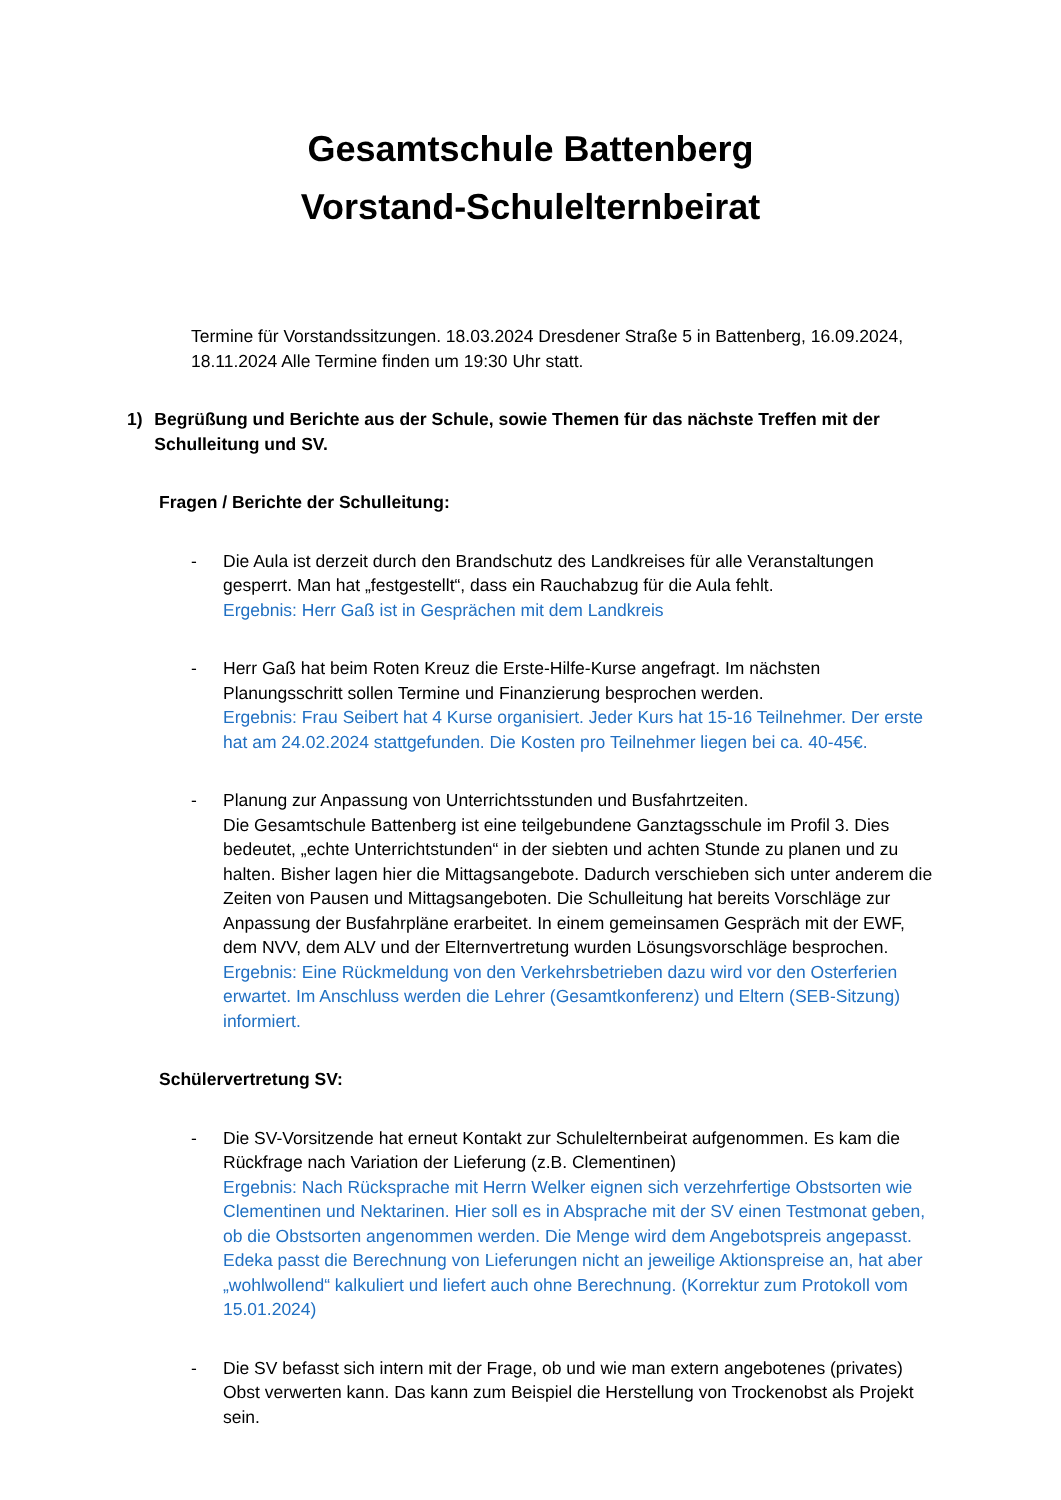Gesamtschule Battenberg
Vorstand-Schulelternbeirat
Termine für Vorstandssitzungen. 18.03.2024 Dresdener Straße 5 in Battenberg, 16.09.2024, 18.11.2024 Alle Termine finden um 19:30 Uhr statt.
1) Begrüßung und Berichte aus der Schule, sowie Themen für das nächste Treffen mit der Schulleitung und SV.
Fragen / Berichte der Schulleitung:
- Die Aula ist derzeit durch den Brandschutz des Landkreises für alle Veranstaltungen gesperrt. Man hat „festgestellt“, dass ein Rauchabzug für die Aula fehlt.
Ergebnis: Herr Gaß ist in Gesprächen mit dem Landkreis
- Herr Gaß hat beim Roten Kreuz die Erste-Hilfe-Kurse angefragt. Im nächsten Planungsschritt sollen Termine und Finanzierung besprochen werden.
Ergebnis: Frau Seibert hat 4 Kurse organisiert. Jeder Kurs hat 15-16 Teilnehmer. Der erste hat am 24.02.2024 stattgefunden. Die Kosten pro Teilnehmer liegen bei ca. 40-45€.
- Planung zur Anpassung von Unterrichtsstunden und Busfahrtzeiten.
Die Gesamtschule Battenberg ist eine teilgebundene Ganztagsschule im Profil 3. Dies bedeutet, „echte Unterrichtstunden“ in der siebten und achten Stunde zu planen und zu halten. Bisher lagen hier die Mittagsangebote. Dadurch verschieben sich unter anderem die Zeiten von Pausen und Mittagsangeboten. Die Schulleitung hat bereits Vorschläge zur Anpassung der Busfahrpläne erarbeitet. In einem gemeinsamen Gespräch mit der EWF, dem NVV, dem ALV und der Elternvertretung wurden Lösungsvorschläge besprochen.
Ergebnis: Eine Rückmeldung von den Verkehrsbetrieben dazu wird vor den Osterferien erwartet. Im Anschluss werden die Lehrer (Gesamtkonferenz) und Eltern (SEB-Sitzung) informiert.
Schülervertretung SV:
- Die SV-Vorsitzende hat erneut Kontakt zur Schulelternbeirat aufgenommen. Es kam die Rückfrage nach Variation der Lieferung (z.B. Clementinen)
Ergebnis: Nach Rücksprache mit Herrn Welker eignen sich verzehrfertige Obstsorten wie Clementinen und Nektarinen. Hier soll es in Absprache mit der SV einen Testmonat geben, ob die Obstsorten angenommen werden. Die Menge wird dem Angebotspreis angepasst. Edeka passt die Berechnung von Lieferungen nicht an jeweilige Aktionspreise an, hat aber „wohlwollend“ kalkuliert und liefert auch ohne Berechnung. (Korrektur zum Protokoll vom 15.01.2024)
- Die SV befasst sich intern mit der Frage, ob und wie man extern angebotenes (privates) Obst verwerten kann. Das kann zum Beispiel die Herstellung von Trockenobst als Projekt sein.